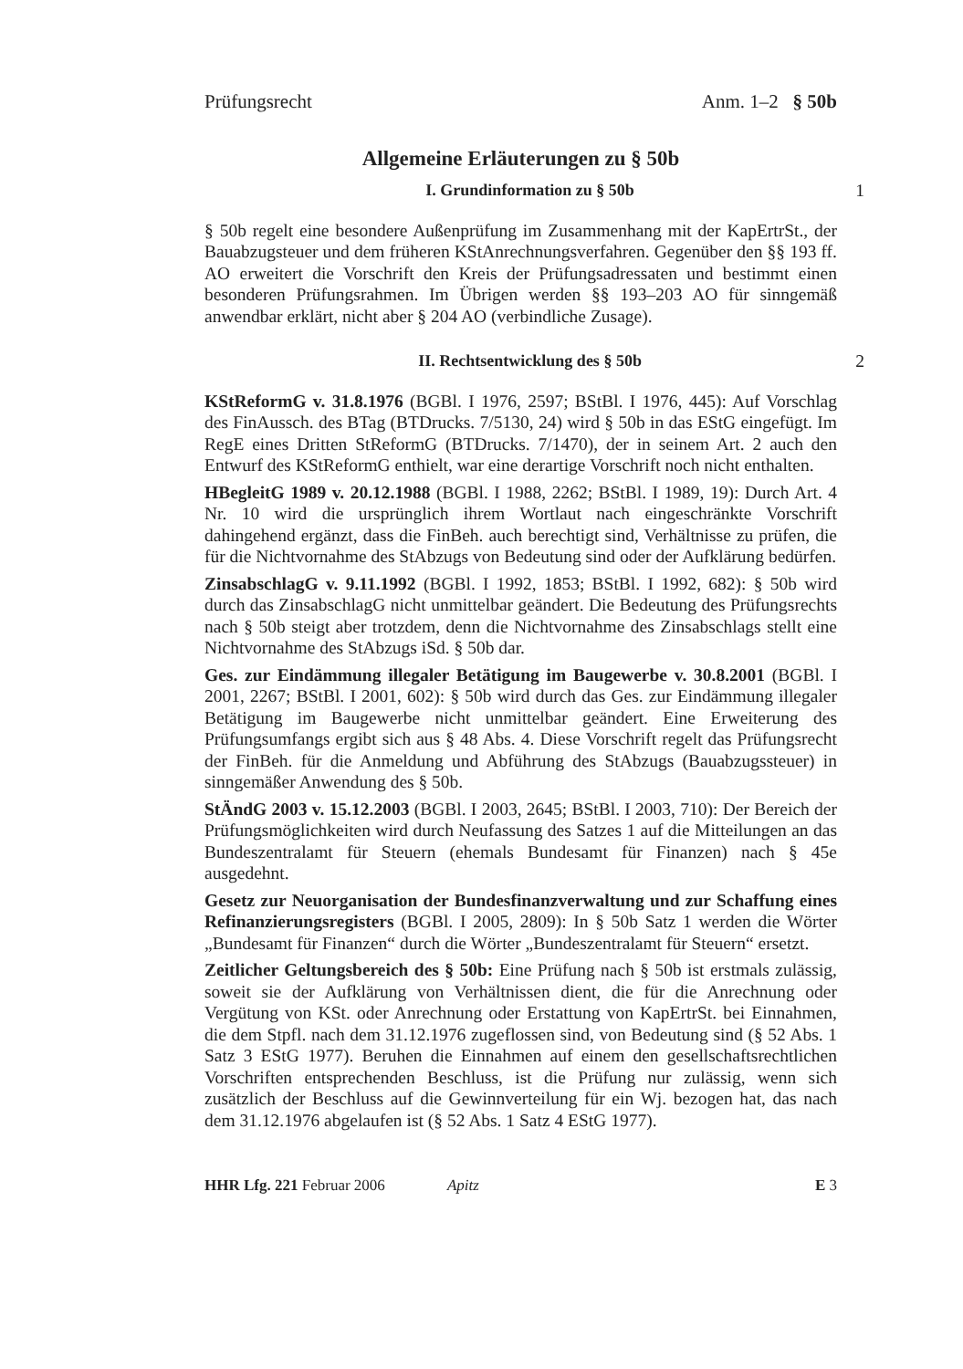Prüfungsrecht Anm. 1–2 § 50b
Allgemeine Erläuterungen zu § 50b
I. Grundinformation zu § 50b 1
§ 50b regelt eine besondere Außenprüfung im Zusammenhang mit der KapErtrSt., der Bauabzugsteuer und dem früheren KStAnrechnungsverfahren. Gegenüber den §§ 193 ff. AO erweitert die Vorschrift den Kreis der Prüfungsadressaten und bestimmt einen besonderen Prüfungsrahmen. Im Übrigen werden §§ 193–203 AO für sinngemäß anwendbar erklärt, nicht aber § 204 AO (verbindliche Zusage).
II. Rechtsentwicklung des § 50b
2
KStReformG v. 31.8.1976 (BGBl. I 1976, 2597; BStBl. I 1976, 445): Auf Vorschlag des FinAussch. des BTag (BTDrucks. 7/5130, 24) wird § 50b in das EStG eingefügt. Im RegE eines Dritten StReformG (BTDrucks. 7/1470), der in seinem Art. 2 auch den Entwurf des KStReformG enthielt, war eine derartige Vorschrift noch nicht enthalten.
HBegleitG 1989 v. 20.12.1988 (BGBl. I 1988, 2262; BStBl. I 1989, 19): Durch Art. 4 Nr. 10 wird die ursprünglich ihrem Wortlaut nach eingeschränkte Vorschrift dahingehend ergänzt, dass die FinBeh. auch berechtigt sind, Verhältnisse zu prüfen, die für die Nichtvornahme des StAbzugs von Bedeutung sind oder der Aufklärung bedürfen.
ZinsabschlagG v. 9.11.1992 (BGBl. I 1992, 1853; BStBl. I 1992, 682): § 50b wird durch das ZinsabschlagG nicht unmittelbar geändert. Die Bedeutung des Prüfungsrechts nach § 50b steigt aber trotzdem, denn die Nichtvornahme des Zinsabschlags stellt eine Nichtvornahme des StAbzugs iSd. § 50b dar.
Ges. zur Eindämmung illegaler Betätigung im Baugewerbe v. 30.8.2001 (BGBl. I 2001, 2267; BStBl. I 2001, 602): § 50b wird durch das Ges. zur Eindämmung illegaler Betätigung im Baugewerbe nicht unmittelbar geändert. Eine Erweiterung des Prüfungsumfangs ergibt sich aus § 48 Abs. 4. Diese Vorschrift regelt das Prüfungsrecht der FinBeh. für die Anmeldung und Abführung des StAbzugs (Bauabzugssteuer) in sinngemäßer Anwendung des § 50b.
StÄndG 2003 v. 15.12.2003 (BGBl. I 2003, 2645; BStBl. I 2003, 710): Der Bereich der Prüfungsmöglichkeiten wird durch Neufassung des Satzes 1 auf die Mitteilungen an das Bundeszentralamt für Steuern (ehemals Bundesamt für Finanzen) nach § 45e ausgedehnt.
Gesetz zur Neuorganisation der Bundesfinanzverwaltung und zur Schaffung eines Refinanzierungsregisters (BGBl. I 2005, 2809): In § 50b Satz 1 werden die Wörter „Bundesamt für Finanzen“ durch die Wörter „Bundeszentralamt für Steuern“ ersetzt.
Zeitlicher Geltungsbereich des § 50b: Eine Prüfung nach § 50b ist erstmals zulässig, soweit sie der Aufklärung von Verhältnissen dient, die für die Anrechnung oder Vergütung von KSt. oder Anrechnung oder Erstattung von KapErtrSt. bei Einnahmen, die dem Stpfl. nach dem 31.12.1976 zugeflossen sind, von Bedeutung sind (§ 52 Abs. 1 Satz 3 EStG 1977). Beruhen die Einnahmen auf einem den gesellschaftsrechtlichen Vorschriften entsprechenden Beschluss, ist die Prüfung nur zulässig, wenn sich zusätzlich der Beschluss auf die Gewinnverteilung für ein Wj. bezogen hat, das nach dem 31.12.1976 abgelaufen ist (§ 52 Abs. 1 Satz 4 EStG 1977).
HHR Lfg. 221 Februar 2006 Apitz E 3